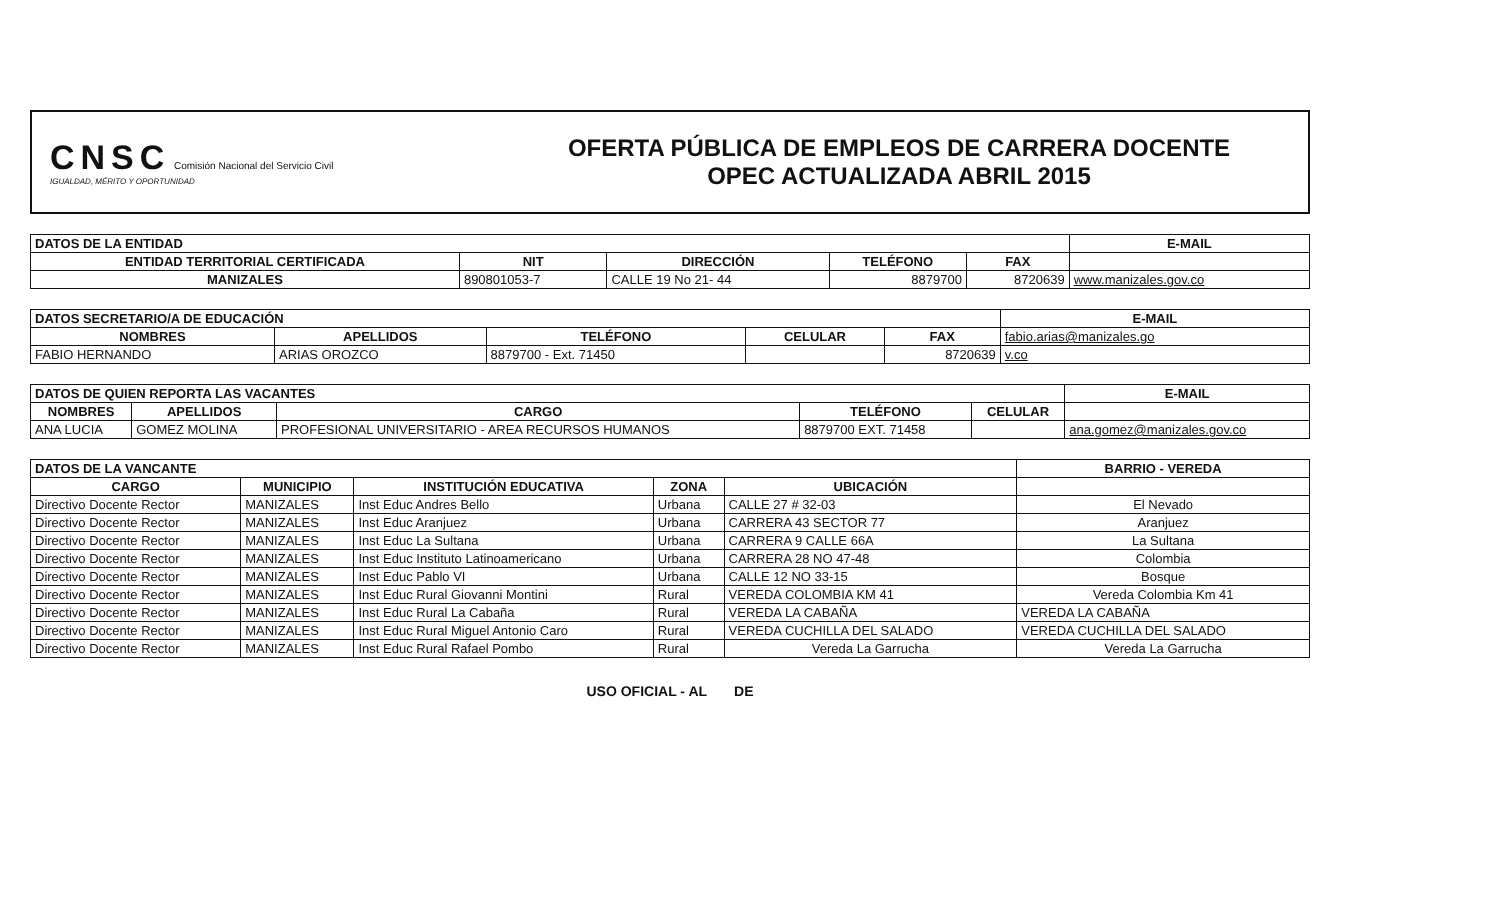CNSC Comisión Nacional del Servicio Civil
IGUALDAD, MÉRITO Y OPORTUNIDAD
OFERTA PÚBLICA DE EMPLEOS DE CARRERA DOCENTE
OPEC ACTUALIZADA ABRIL 2015
| DATOS DE LA ENTIDAD | | | | | E-MAIL |
| --- | --- | --- | --- | --- | --- |
| ENTIDAD TERRITORIAL CERTIFICADA | NIT | DIRECCIÓN | TELÉFONO | FAX | |
| MANIZALES | 890801053-7 | CALLE 19 No 21- 44 | 8879700 | 8720639 | www.manizales.gov.co |
| DATOS SECRETARIO/A DE EDUCACIÓN | | | | | E-MAIL |
| --- | --- | --- | --- | --- | --- |
| NOMBRES | APELLIDOS | TELÉFONO | CELULAR | FAX | fabio.arias@manizales.go |
| FABIO HERNANDO | ARIAS OROZCO | 8879700 - Ext. 71450 | | 8720639 | v.co |
| DATOS DE QUIEN REPORTA LAS VACANTES | | | | | E-MAIL |
| --- | --- | --- | --- | --- | --- |
| NOMBRES | APELLIDOS | CARGO | TELÉFONO | CELULAR | |
| ANA LUCIA | GOMEZ MOLINA | PROFESIONAL UNIVERSITARIO - AREA RECURSOS HUMANOS | 8879700 EXT. 71458 | | ana.gomez@manizales.gov.co |
| DATOS DE LA VANCANTE | | | | | BARRIO - VEREDA |
| --- | --- | --- | --- | --- | --- |
| CARGO | MUNICIPIO | INSTITUCIÓN EDUCATIVA | ZONA | UBICACIÓN | |
| Directivo Docente Rector | MANIZALES | Inst Educ Andres Bello | Urbana | CALLE 27 # 32-03 | El Nevado |
| Directivo Docente Rector | MANIZALES | Inst Educ Aranjuez | Urbana | CARRERA 43 SECTOR 77 | Aranjuez |
| Directivo Docente Rector | MANIZALES | Inst Educ La Sultana | Urbana | CARRERA 9 CALLE 66A | La Sultana |
| Directivo Docente Rector | MANIZALES | Inst Educ Instituto Latinoamericano | Urbana | CARRERA 28 NO 47-48 | Colombia |
| Directivo Docente Rector | MANIZALES | Inst Educ Pablo VI | Urbana | CALLE 12 NO 33-15 | Bosque |
| Directivo Docente Rector | MANIZALES | Inst Educ Rural Giovanni Montini | Rural | VEREDA COLOMBIA KM 41 | Vereda Colombia Km 41 |
| Directivo Docente Rector | MANIZALES | Inst Educ Rural La Cabaña | Rural | VEREDA LA CABAÑA | VEREDA LA CABAÑA |
| Directivo Docente Rector | MANIZALES | Inst Educ Rural Miguel Antonio Caro | Rural | VEREDA CUCHILLA DEL SALADO | VEREDA CUCHILLA DEL SALADO |
| Directivo Docente Rector | MANIZALES | Inst Educ Rural Rafael Pombo | Rural | Vereda La Garrucha | Vereda La Garrucha |
USO OFICIAL - AL DE